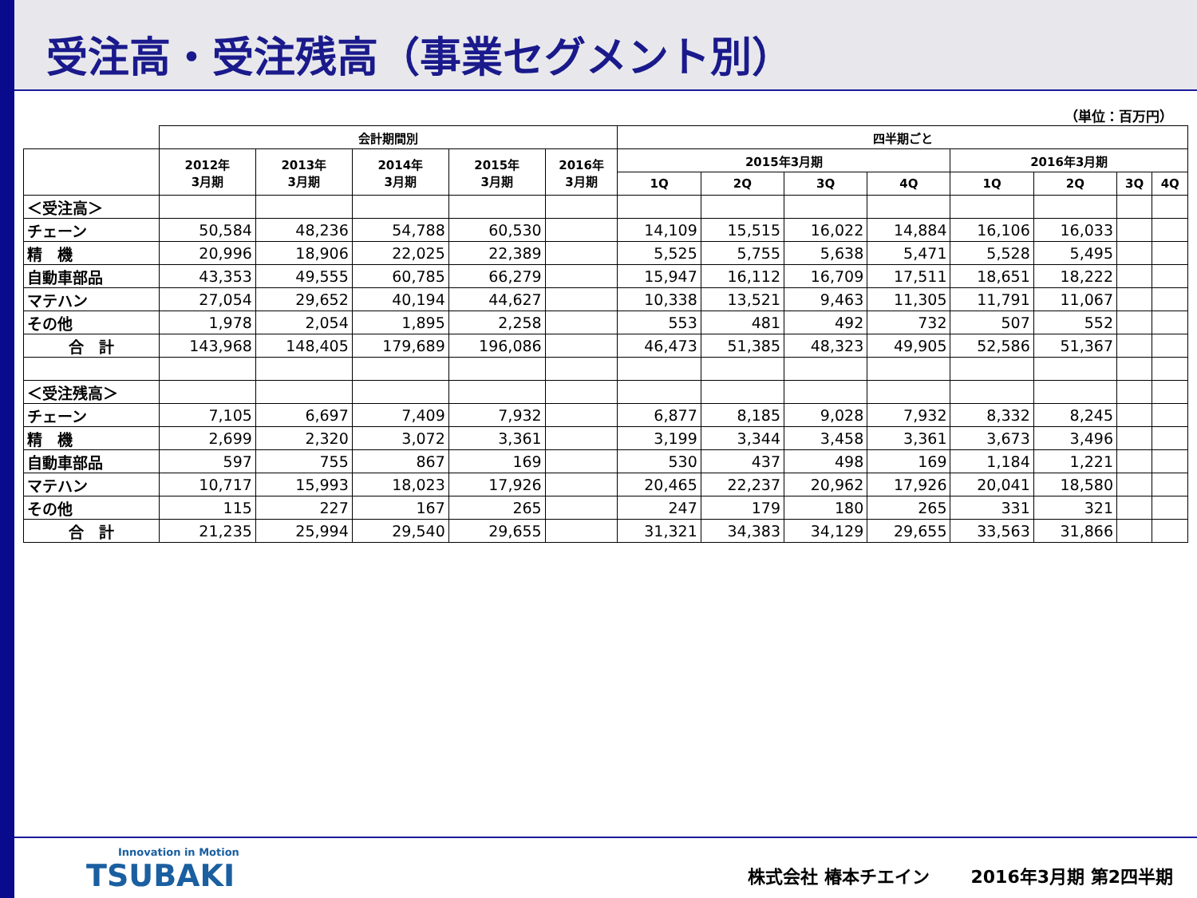受注高・受注残高（事業セグメント別）
（単位：百万円）
| | 会計期間別 | | | | | 四半期ごと | | | | | | | |
| --- | --- | --- | --- | --- | --- | --- | --- | --- | --- | --- | --- | --- | --- |
| | 2012年 3月期 | 2013年 3月期 | 2014年 3月期 | 2015年 3月期 | 2016年 3月期 | 2015年3月期 | | | | 2016年3月期 | | | |
| | | | | | | 1Q | 2Q | 3Q | 4Q | 1Q | 2Q | 3Q | 4Q |
| ＜受注高＞ | | | | | | | | | | | | | |
| チェーン | 50,584 | 48,236 | 54,788 | 60,530 | | 14,109 | 15,515 | 16,022 | 14,884 | 16,106 | 16,033 | | |
| 精 機 | 20,996 | 18,906 | 22,025 | 22,389 | | 5,525 | 5,755 | 5,638 | 5,471 | 5,528 | 5,495 | | |
| 自動車部品 | 43,353 | 49,555 | 60,785 | 66,279 | | 15,947 | 16,112 | 16,709 | 17,511 | 18,651 | 18,222 | | |
| マテハン | 27,054 | 29,652 | 40,194 | 44,627 | | 10,338 | 13,521 | 9,463 | 11,305 | 11,791 | 11,067 | | |
| その他 | 1,978 | 2,054 | 1,895 | 2,258 | | 553 | 481 | 492 | 732 | 507 | 552 | | |
| 合 計 | 143,968 | 148,405 | 179,689 | 196,086 | | 46,473 | 51,385 | 48,323 | 49,905 | 52,586 | 51,367 | | |
| ＜受注残高＞ | | | | | | | | | | | | | |
| チェーン | 7,105 | 6,697 | 7,409 | 7,932 | | 6,877 | 8,185 | 9,028 | 7,932 | 8,332 | 8,245 | | |
| 精 機 | 2,699 | 2,320 | 3,072 | 3,361 | | 3,199 | 3,344 | 3,458 | 3,361 | 3,673 | 3,496 | | |
| 自動車部品 | 597 | 755 | 867 | 169 | | 530 | 437 | 498 | 169 | 1,184 | 1,221 | | |
| マテハン | 10,717 | 15,993 | 18,023 | 17,926 | | 20,465 | 22,237 | 20,962 | 17,926 | 20,041 | 18,580 | | |
| その他 | 115 | 227 | 167 | 265 | | 247 | 179 | 180 | 265 | 331 | 321 | | |
| 合 計 | 21,235 | 25,994 | 29,540 | 29,655 | | 31,321 | 34,383 | 34,129 | 29,655 | 33,563 | 31,866 | | |
Innovation in Motion
TSUBAKI
株式会社 椿本チエイン　　 2016年3月期 第2四半期